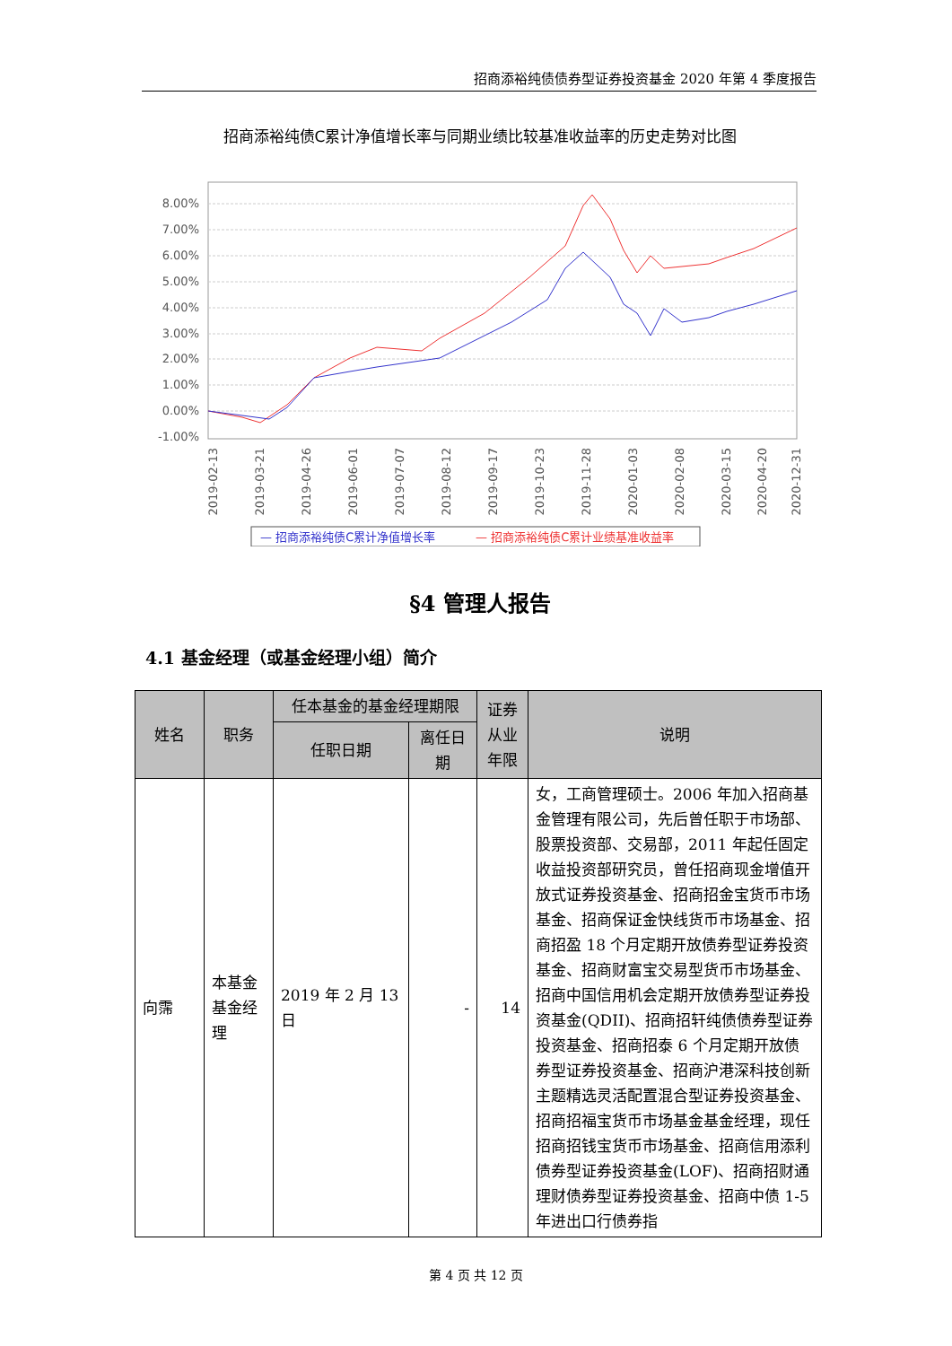招商添裕纯债债券型证券投资基金 2020 年第 4 季度报告
招商添裕纯债C累计净值增长率与同期业绩比较基准收益率的历史走势对比图
8.00%
7.00%
6.00%
5.00%
4.00%
3.00%
2.00%
1.00%
0.00%
-1.00%
2019-02-13
2019-03-21
2019-04-26
2019-06-01
2019-07-07
2019-08-12
2019-09-17
2019-10-23
2019-11-28
2020-01-03
2020-02-08
2020-03-15
2020-04-20
2020-12-31
— 招商添裕纯债C累计净值增长率
— 招商添裕纯债C累计业绩基准收益率
§4 管理人报告
4.1 基金经理（或基金经理小组）简介
| 姓名 | 职务 | 任本基金的基金经理期限 | | 证券从业年限 | 说明 |
| --- | --- | --- | --- | --- | --- |
| | | 任职日期 | 离任日期 | | |
| 向霈 | 本基金基金经理 | 2019 年 2 月 13 日 | - | 14 | 女，工商管理硕士。2006 年加入招商基金管理有限公司，先后曾任职于市场部、股票投资部、交易部，2011 年起任固定收益投资部研究员，曾任招商现金增值开放式证券投资基金、招商招金宝货币市场基金、招商保证金快线货币市场基金、招商招盈 18 个月定期开放债券型证券投资基金、招商财富宝交易型货币市场基金、招商中国信用机会定期开放债券型证券投资基金(QDII)、招商招轩纯债债券型证券投资基金、招商招泰 6 个月定期开放债券型证券投资基金、招商沪港深科技创新主题精选灵活配置混合型证券投资基金、招商招福宝货币市场基金基金经理，现任招商招钱宝货币市场基金、招商信用添利债券型证券投资基金(LOF)、招商招财通理财债券型证券投资基金、招商中债 1-5 年进出口行债券指 |
第 4 页 共 12 页